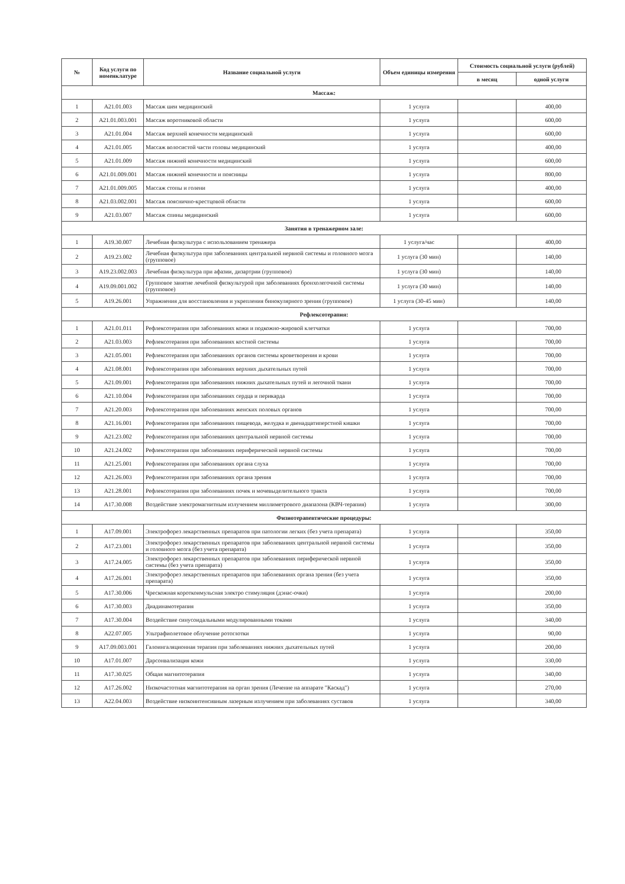| № | Код услуги по номенклатуре | Название социальной услуги | Объем единицы измерения | Стоимость социальной услуги (рублей) | |
| --- | --- | --- | --- | --- | --- |
| | | | | в месяц | одной услуги |
| Массаж: | | | | | |
| 1 | A21.01.003 | Массаж шеи медицинский | 1 услуга | | 400,00 |
| 2 | A21.01.003.001 | Массаж воротниковой области | 1 услуга | | 600,00 |
| 3 | A21.01.004 | Массаж верхней конечности медицинский | 1 услуга | | 600,00 |
| 4 | A21.01.005 | Массаж волосистой части головы медицинский | 1 услуга | | 400,00 |
| 5 | A21.01.009 | Массаж нижней конечности медицинский | 1 услуга | | 600,00 |
| 6 | A21.01.009.001 | Массаж нижней конечности и поясницы | 1 услуга | | 800,00 |
| 7 | A21.01.009.005 | Массаж стопы и голени | 1 услуга | | 400,00 |
| 8 | A21.03.002.001 | Массаж пояснично-крестцовой области | 1 услуга | | 600,00 |
| 9 | A21.03.007 | Массаж спины медицинский | 1 услуга | | 600,00 |
| Занятия в тренажерном зале: | | | | | |
| 1 | A19.30.007 | Лечебная физкультура с использованием тренажера | 1 услуга/час | | 400,00 |
| 2 | A19.23.002 | Лечебная физкультура при заболеваниях центральной нервной системы и головного мозга (групповое) | 1 услуга (30 мин) | | 140,00 |
| 3 | A19.23.002.003 | Лечебная физкультура при афазии, дизартрии (групповое) | 1 услуга (30 мин) | | 140,00 |
| 4 | A19.09.001.002 | Групповое занятие лечебной физкультурой при заболеваниях бронхолегочной системы (групповое) | 1 услуга (30 мин) | | 140,00 |
| 5 | A19.26.001 | Упражнения для восстановления и укрепления бинокулярного зрения (групповое) | 1 услуга (30-45 мин) | | 140,00 |
| Рефлексотерапия: | | | | | |
| 1 | A21.01.011 | Рефлексотерапия при заболеваниях кожи и подкожно-жировой клетчатки | 1 услуга | | 700,00 |
| 2 | A21.03.003 | Рефлексотерапия при заболеваниях костной системы | 1 услуга | | 700,00 |
| 3 | A21.05.001 | Рефлексотерапия при заболеваниях органов системы кроветворения и крови | 1 услуга | | 700,00 |
| 4 | A21.08.001 | Рефлексотерапия при заболеваниях верхних дыхательных путей | 1 услуга | | 700,00 |
| 5 | A21.09.001 | Рефлексотерапия при заболеваниях нижних дыхательных путей и легочной ткани | 1 услуга | | 700,00 |
| 6 | A21.10.004 | Рефлексотерапия при заболеваниях сердца и перикарда | 1 услуга | | 700,00 |
| 7 | A21.20.003 | Рефлексотерапия при заболеваниях женских половых органов | 1 услуга | | 700,00 |
| 8 | A21.16.001 | Рефлексотерапия при заболеваниях пищевода, желудка и двенадцатиперстной кишки | 1 услуга | | 700,00 |
| 9 | A21.23.002 | Рефлексотерапия при заболеваниях центральной нервной системы | 1 услуга | | 700,00 |
| 10 | A21.24.002 | Рефлексотерапия при заболеваниях периферической нервной системы | 1 услуга | | 700,00 |
| 11 | A21.25.001 | Рефлексотерапия при заболеваниях органа слуха | 1 услуга | | 700,00 |
| 12 | A21.26.003 | Рефлексотерапия при заболеваниях органа зрения | 1 услуга | | 700,00 |
| 13 | A21.28.001 | Рефлексотерапия при заболеваниях почек и мочевыделительного тракта | 1 услуга | | 700,00 |
| 14 | A17.30.008 | Воздействие электромагнитным излучением миллиметрового диапазона (КВЧ-терапия) | 1 услуга | | 300,00 |
| Физиотерапевтические процедуры: | | | | | |
| 1 | A17.09.001 | Электрофорез лекарственных препаратов при патологии легких (без учета препарата) | 1 услуга | | 350,00 |
| 2 | A17.23.001 | Электрофорез лекарственных препаратов при заболеваниях центральной нервной системы и головного мозга (без учета препарата) | 1 услуга | | 350,00 |
| 3 | A17.24.005 | Электрофорез лекарственных препаратов при заболеваниях периферической нервной системы (без учета препарата) | 1 услуга | | 350,00 |
| 4 | A17.26.001 | Электрофорез лекарственных препаратов при заболеваниях органа зрения (без учета препарата) | 1 услуга | | 350,00 |
| 5 | A17.30.006 | Чрескожная короткоимульсная электро стимуляция (дэнас-очки) | 1 услуга | | 200,00 |
| 6 | A17.30.003 | Диадинамотерапия | 1 услуга | | 350,00 |
| 7 | A17.30.004 | Воздействие синусоидальными модулированными токами | 1 услуга | | 340,00 |
| 8 | A22.07.005 | Ультрафиолетовое облучение ротоглотки | 1 услуга | | 90,00 |
| 9 | A17.09.003.001 | Галоингаляционная терапия при заболеваниях нижних дыхательных путей | 1 услуга | | 200,00 |
| 10 | A17.01.007 | Дарсонвализация кожи | 1 услуга | | 330,00 |
| 11 | A17.30.025 | Общая магнитотерапия | 1 услуга | | 340,00 |
| 12 | A17.26.002 | Низкочастотная магнитотерапия на орган зрения (Лечение на аппарате "Каскад") | 1 услуга | | 270,00 |
| 13 | A22.04.003 | Воздействие низкоинтенсивным лазерным излучением при заболеваниях суставов | 1 услуга | | 340,00 |